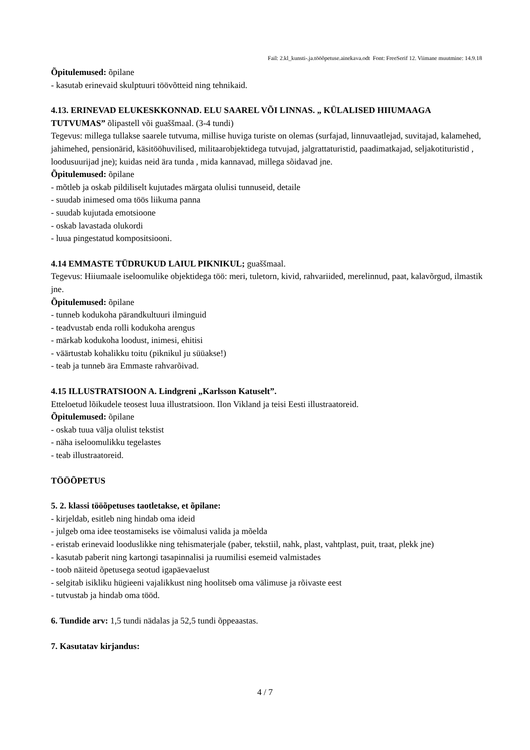Fail: 2.kl_kunsti-.ja.tööõpetuse.ainekava.odt Font: FreeSerif 12. Viimane muutmine: 14.9.18
Õpitulemused: õpilane
- kasutab erinevaid skulptuuri töövõtteid ning tehnikaid.
4.13. ERINEVAD ELUKESKKONNAD. ELU SAAREL VÕI LINNAS. „ KÜLALISED HIIUMAAGA TUTVUMAS” õlipastell või guaššmaal. (3-4 tundi)
Tegevus: millega tullakse saarele tutvuma, millise huviga turiste on olemas (surfajad, linnuvaatlejad, suvitajad, kalamehed, jahimehed, pensionärid, käsitööhuvilised, militaarobjektidega tutvujad, jalgrattaturistid, paadimatkajad, seljakotituristid , loodusuurijad jne); kuidas neid ära tunda , mida kannavad, millega sõidavad jne.
Õpitulemused: õpilane
- mõtleb ja oskab pildiliselt kujutades märgata olulisi tunnuseid, detaile
- suudab inimesed oma töös liikuma panna
- suudab kujutada emotsioone
- oskab lavastada olukordi
- luua pingestatud kompositsiooni.
4.14 EMMASTE TÜDRUKUD LAIUL PIKNIKUL; guaššmaal.
Tegevus: Hiiumaale iseloomulike objektidega töö: meri, tuletorn, kivid, rahvariided, merelinnud, paat, kalavõrgud, ilmastik jne.
Õpitulemused: õpilane
- tunneb kodukoha pärandkultuuri ilminguid
- teadvustab enda rolli kodukoha arengus
- märkab kodukoha loodust, inimesi, ehitisi
- väärtustab kohalikku toitu (piknikul ju süüakse!)
- teab ja tunneb ära Emmaste rahvarõivad.
4.15 ILLUSTRATSIOON A. Lindgreni „Karlsson Katuselt”.
Etteloetud lõikudele teosest luua illustratsioon. Ilon Vikland ja teisi Eesti illustraatoreid.
Õpitulemused: õpilane
- oskab tuua välja olulist tekstist
- näha iseloomulikku tegelastes
- teab illustraatoreid.
TÖÖÕPETUS
5. 2. klassi tööõpetuses taotletakse, et õpilane:
- kirjeldab, esitleb ning hindab oma ideid
- julgeb oma idee teostamiseks ise võimalusi valida ja mõelda
- eristab erinevaid looduslikke ning tehismaterjale (paber, tekstiil, nahk, plast, vahtplast, puit, traat, plekk jne)
- kasutab paberit ning kartongi tasapinnalisi ja ruumilisi esemeid valmistades
- toob näiteid õpetusega seotud igapäevaelust
- selgitab isikliku hügieeni vajalikkust ning hoolitseb oma välimuse ja rõivaste eest
- tutvustab ja hindab oma tööd.
6. Tundide arv: 1,5 tundi nädalas ja 52,5 tundi õppeaastas.
7. Kasutatav kirjandus:
4 / 7